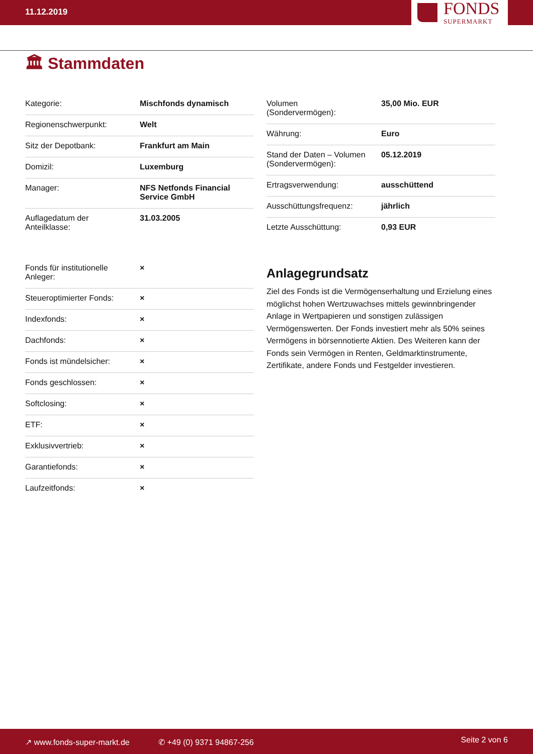11.12.2019
FONDS
SUPERMARKT
🏛 Stammdaten
| Kategorie: | Mischfonds dynamisch |
| Regionenschwerpunkt: | Welt |
| Sitz der Depotbank: | Frankfurt am Main |
| Domizil: | Luxemburg |
| Manager: | NFS Netfonds Financial Service GmbH |
| Auflagedatum der Anteilklasse: | 31.03.2005 |
| Fonds für institutionelle Anleger: | × |
| Steueroptimierter Fonds: | × |
| Indexfonds: | × |
| Dachfonds: | × |
| Fonds ist mündelsicher: | × |
| Fonds geschlossen: | × |
| Softclosing: | × |
| ETF: | × |
| Exklusivvertrieb: | × |
| Garantiefonds: | × |
| Laufzeitfonds: | × |
| Volumen (Sondervermögen): | 35,00 Mio. EUR |
| Währung: | Euro |
| Stand der Daten – Volumen (Sondervermögen): | 05.12.2019 |
| Ertragsverwendung: | ausschüttend |
| Ausschüttungsfrequenz: | jährlich |
| Letzte Ausschüttung: | 0,93 EUR |
Anlagegrundsatz
Ziel des Fonds ist die Vermögenserhaltung und Erzielung eines möglichst hohen Wertzuwachses mittels gewinnbringender Anlage in Wertpapieren und sonstigen zulässigen Vermögenswerten. Der Fonds investiert mehr als 50% seines Vermögens in börsennotierte Aktien. Des Weiteren kann der Fonds sein Vermögen in Renten, Geldmarktinstrumente, Zertifikate, andere Fonds und Festgelder investieren.
↗ www.fonds-super-markt.de ✆ +49 (0) 9371 94867-256 Seite 2 von 6